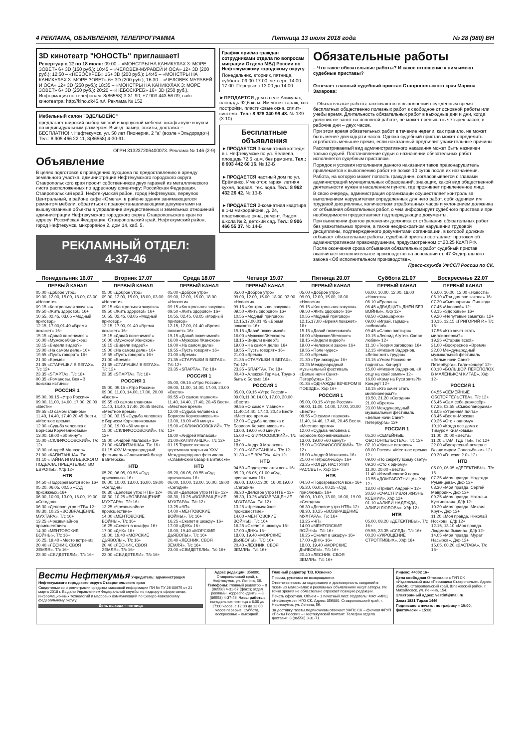4 РЕКЛАМА, ОБЪЯВЛЕНИЯ, ТЕЛЕПРОГРАММА Пятница 13 июля 2018 года № 28 (980) ВН
3D кинотеатр "ЮНОСТЬ" приглашает!
Репертуар с 12 по 18 июля: 09:00 – «МОНСТРЫ НА КАНИКУЛАХ 3: МОРЕ ЗОВЕТ» 6+ 3D (150 руб.); 10:45 – «ЧЕЛОВЕК-МУРАВЕЙ И ОСА» 12+ 3D (200 руб.); 12:50 – «НЕБОСКРЕБ» 16+ 3D (200 руб.); 14:45 – «МОНСТРЫ НА КАНИКУЛАХ 3: МОРЕ ЗОВЕТ» 6+ 3D (200 руб.); 16:30 – «ЧЕЛОВЕК-МУРАВЕЙ И ОСА» 12+ 3D (250 руб.); 18:35 – «МОНСТРЫ НА КАНИКУЛАХ 3: МОРЕ ЗОВЕТ» 6+ 3D (250 руб.); 20:20 – «НЕБОСКРЕБ» 16+ 3D (250 руб.). Информация по телефонам: 8(86558) 3-31-90; +7 903 443 56 09, сайт кинотеатра: http://kino.dk45.ru/. Реклама № 152
Мебельный салон "ЭДЕЛЬВЕЙС"
предлагает широкий выбор мягкой и корпусной мебели: шкафы-купе и кухни по индивидуальным размерам. Выезд, замер, эскизы, доставка – БЕСПЛАТНО! г. Нефтекумск, ул. 50 лет Пионерии, 2 "а" (возле «Эльдорадо») Тел.: 8 905 466 22 11, 8(86558) 4-30-91.
ОГРН 313237206400073. Реклама № 146 (2-9)
Объявление
В целях подготовке к проведению аукциона по предоставлению в аренду земельного участка, администрация Нефтекумского городского округа Ставропольского края просит собственников двух гаражей из металлического листа расположенных по адресному ориентиру: Российская Федерация, Ставропольский край, Нефтекумский район, город Нефтекумск, переулок Центральный, в районе кафе «Омега», в районе здания занимающегося ремонтом мебели, обратиться с правоустанавливающими документами на вышеуказанные объекты в управление имущественных и земельных отношений администрации Нефтекумского городского округа Ставропольского края по адресу: Российская Федерация, Ставропольский край, Нефтекумский район, город Нефтекумск, микрорайон 2, дом 14, каб. 5.
РЕКЛАМНЫЙ ОТДЕЛ:
4-37-46
График приёма граждан сотрудниками отдела по вопросам миграции Отдела МВД России по Нефтекумскому городскому округу
Понедельник, вторник, пятница, суббота: 09:00-17:00; четверг: 14:00-17:00. Перерыв с 13:00 до 14:00.
►ПРОДАЕТСЯ дом в селе Ачикулак, площадь 92,6 кв.м. Имеются: гараж, хоз. постройки, пластиковые окна, сплит-система. Тел.: 8 928 340 99 48. № 139 (3-10)
Бесплатные объявления
►ПРОДАЕТСЯ 3-комнатный коттедж в г. Нефтекумске по ул. Беляева, площадь 72,5 кв.м, без ремонта. Тел.: 8 903 442 60 16. № 12-Б
►ПРОДАЕТСЯ частный дом по ул. Ерёменко. Имеются: гараж, летняя кухня, подвал, тех. вода. Тел.: 8 962 432 26 42. № 13-Б
►ПРОДАЕТСЯ 2-комнатная квартира в 1-м микрорайоне, д. 24, пластиковые окна, ремонт. Рядом школа № 2, детский сад. Тел.: 8 906 466 55 37. № 14-Б
Обязательные работы
– Что такое обязательные работы? И какое отношение к ним имеют судебные приставы?
Отвечает главный судебный пристав Ставропольского края Марина Захарова:
– Обязательные работы заключаются в выполнении осужденным время бесплатных общественно полезных работ в свободное от основной работы или учебы время. Длительность обязательных работ в выходные дни и дни, когда должник не занят на основной работе, не может превышать четырех часов; в рабочие дни – двух часов.
При этом время обязательных работ в течение недели, как правило, не может быть менее двенадцати часов. Однако судебный пристав может определить отработать меньшее время, если наказанный предъявит уважительные причины.
Рассматриваемый вид административного наказания может быть назначен только судьей. Постановление судьи о назначении обязательных работ исполняется судебным приставом.
Порядок и условия исполнения данного наказания таков правонарушитель привлекается к выполнению работ не позже 10 суток после их назначения.
Работа, на которую может попасть гражданин, согласовывается с главами администраций муниципальных образований, знающих, какой вид общественной деятельности нужен в населенном пункте, где проживает привлеченное лицо.
В свою очередь, администрация организации осуществляет контроль за выполнением нарушителем определенных для него работ, соблюдением им трудовой дисциплины, количеством отработанных часов и уклонением должника от отбывания обязательных работ, о чем информирует судебного пристава и при необходимости предоставляет подтверждающие документы.
При выявлении фактов уклонения должника от отбывания обязательных работ без уважительных причин, а также неоднократном нарушении трудовой дисциплины, подтвержденного документами организации, в которой должник отбывает обязательные работы, судебный пристав составляет протокол об административном правонарушении, предусмотренном ст.20.25 КоАП РФ.
После окончания срока отбывания обязательных работ судебный пристав оканчивает исполнительное производство на основании ст. 47 Федерального закона «Об исполнительном производстве».
Пресс-служба УФССП России по СК.
Понедельник 16.07
ПЕРВЫЙ КАНАЛ
05.00 «Доброе утро»
09.00, 12.00, 15.00, 18.00, 03.00 «Новости»
09.15 «Контрольная закупка»
09.50 «Жить здорово!» 16+
10.55, 02.45, 03.05 «Модный приговор»
12.15, 17.00,01.40 «Время покажет» 16+
15.15 «Давай поженимся!»
16.00 «Мужское/Женское»
18.15 «Видели видео?»
19.00 «На самом деле» 16+
19.55 «Пусть говорят» 16+
21.00 «Время»
21.35 «СТАРУШКИ В БЕГАХ». Т/с 12+
23.35 «SПАРТА». Т/с 18+
00.35 «Романовы. Век «В поисках истины»
РОССИЯ 1
05.00, 09.15 «Утро России»
09.00, 11.00, 14.00, 17.00, 20.00 «Вести»
09.55 «О самом главном»
11.40, 14.40, 17.40,20.45 Вести. «Местное время»
12.00 «Судьба человека с Борисом Корчевниковым»
13.00, 19.00 «60 минут»
15.00 «СКЛИФОСОВСКИЙ». Т/с 12+
18.00 «Андрей Малахов»
21.00 «КАПИТАНША». Т/с
01.10 «ТАЙНА ИПАТЬЕВСКОГО ПОДВАЛА. ПРЕДАТЕЛЬСТВО ЕВРОПЫ». Х/ф 12+
НТВ
04.50 «Подозреваются все» 16+
05.20, 06.05, 00.55 «Суд присяжных»16+
06.00, 10.00, 13.00, 16.00, 19.00 «Сегодня»
06.30 «Деловое утро НТВ» 12+
08.30, 10.25 «ВОЗВРАЩЕНИЕ МУХТАРА». Т/с 16+
13.25 «Чрезвычайное происшествие»
14.00 «МЕНТОВСКИЕ ВОЙНЫ». Т/с 16+
16.25, 19.40 «Место встречи»
20.40 «ЛЕСНИК. СВОЯ ЗЕМЛЯ». Т/с 16+
23.00 «СВИДЕТЕЛИ». Т/с 16+
Вторник 17.07
ПЕРВЫЙ КАНАЛ
05.00 «Доброе утро»
09.00, 12.00, 15.00, 18.00, 03.00 «Новости»
09.15 «Контрольная закупка»
09.50 «Жить здорово!» 16+
10.55, 02.45, 03.05 «Модный приговор»
12.15, 17.00, 01.40 «Время покажет» 16+
15.15 «Давай поженимся!»
16.00 «Мужское/ Женское»
18.15 «Видели видео?»
19.00 «На самом деле» 16+
19.55 «Пусть говорят» 16+
21.00 «Время»
21.35 «СТАРУШКИ В БЕГАХ». Т/с 12+
23.35 «SПАРТА». Т/с 18+
РОССИЯ 1
05.00, 09.15 «Утро России»
09.00, 11.00, 14.00, 17.00, 20.00 «Вести»
09.55 «О самом главном»
11.40, 14.40, 17.40, 20.45 Вести. «Местное время»
12.00, 03.15 «Судьба человека с Борисом Корчевниковым»
13.00, 19.00 «60 минут»
15.00 «СКЛИФОСОВСКИЙ». Т/с 12+
18.00 «Андрей Малахов» 16+
21.00 «КАПИТАНША». Т/с 16+
01.15 XXV Международный фестиваль «Славянский базар в Витебске»
НТВ
05.20, 06.05, 00.55 «Суд присяжных» 16+
06.00, 10.00, 13.00, 16.00, 19.00 «Сегодня»
06.30 «Деловое утро НТВ» 12+
08.30, 10.25 «ВОЗВРАЩЕНИЕ МУХТАРА». Т/с 16+
13.25 «Чрезвычайное происшествие»
14.00 «МЕНТОВСКИЕ ВОЙНЫ». Т/с 16+
16.25 «Скелет в шкафу» 16+
17.00 «ДНК» 16+
18.00, 19.40 «МОРСКИЕ ДЬЯВОЛЫ». Т/с 16+
20.40 «ЛЕСНИК. СВОЯ ЗЕМЛЯ». Т/с 16+
23.00 «СВИДЕТЕЛИ». Т/с 16+
Среда 18.07
ПЕРВЫЙ КАНАЛ
05.00 «Доброе утро»
09.00, 12.00, 15.00, 18.00 «Новости»
09.15 «Контрольная закупка»
09.50 «Жить здорово!» 16+
10.55, 02.45, 03.05 «Модный приговор»
12.15, 17.00, 01.40 «Время покажет» 16+
15.15 «Давай поженимся!»
16.00 «Мужское /Женское»
19.00 «На самом деле»
19.55 «Пусть говорят» 16+
21.00 «Время»
21.35 «СТАРУШКИ В БЕГАХ». Т/с 12+
23.35 «SПАРТА». Т/с 18+
РОССИЯ 1
05.00, 09.15 «Утро России»
09.00, 11.00, 14.00, 17.00, 20.00 «Вести»
09.55 «О самом главном»
11.40, 14.40, 17.40, 20.45 Вести. «Местное время»
12.00 «Судьба человека с Борисом Корчевниковым»
13.00, 19.00 «60 минут»
15.00 «СКЛИФОСОВСКИЙ». Т/с 12+
18.00 «Андрей Малахов»
21.00«КАПИТАНША». Т/с 12+
01.15 Торжественная церемония закрытия XXV Международного фестиваля «Славянский базар в Витебске»
НТВ
05.20, 06.05, 00.55 «Суд присяжных» 16+
06.00, 10.00, 13.00, 16.00, 19.00 «Сегодня»
06.30 «Деловое утро НТВ» 12+
08.30, 10.25 «ВОЗВРАЩЕНИЕ МУХТАРА». Т/с 12+
13.25 «ЧП»
14.00 «МЕНТОВСКИЕ ВОЙНЫ». Т/с 16+
16.25 «Скелет в шкафу» 16+
17.00 «ДНК» 16+
18.00, 19.40 «МОРСКИЕ ДЬЯВОЛЫ». Т/с 16+
20.40 «ЛЕСНИК. СВОЯ ЗЕМЛЯ». Т/с 16+
23.00 «СВИДЕТЕЛИ». Т/с 16+
Четверг 19.07
ПЕРВЫЙ КАНАЛ
05.00 «Доброе утро»
09.00, 12.00, 15.00, 18.00, 03.00 «Новости»
09.15 «Контрольная закупка»
09.50 «Жить здорово!» 16+
10.55 «Модный приговор»
12.15,17.00,01.45 «Время покажет» 16+
15.15 «Давай поженимся!»
16.00 «Мужское/Женское»
18.15 «Видели видео?»
19.00 «На самом деле» 16+
19.55 «Пусть говорят» 16+
21.00 «Время»
21.35 «СТАРУШКИ В БЕГАХ». Т/с 12+
23.35 «SПАРТА». Т/с 18+
00.40 «Алексей Герман. Трудно быть с Богом» 16+
РОССИЯ 1
05.00, 09.15 «Утро России»
09.00,11.00,14.00, 17.00, 20.00 «Вести»
09.55 «О самом главном»
11.40,14.40, 17.40, 20.45 Вести. «Местное время»
12.00 «Судьба человека с Борисом Корчевниковым»
13.00, 19.00 «60 минут»
15.00 «СКЛИФОСОВСКИЙ». Т/с 12+
18.00 «Андрей Малахов»
21.00 «КАПИТАНША». Т/с 12+
01.30 «НЕ ВРАГИ». Х/ф 12+
НТВ
04.50 «Подозреваются все» 16+
05.20, 06.05, 01.00 «Суд присяжных» 16+
06.00, 10.00,13.00, 16.00,19.00 «Сегодня»
06.30 «Деловое утро НТВ» 12+
08.30, 10.25 «ВОЗВРАЩЕНИЕ МУХТАРА». Т/с 12+
13.25 «Чрезвычайное происшествие»
14.00 «МЕНТОВСКИЕ ВОЙНЫ». Т/с 16+
16.25 «Скелет в шкафу» 16+
17.00 «ДНК» 16+
18.00, 19.40 «МОРСКИЕ ДЬЯВОЛЫ». Т/С 16+
20.40 «ЛЕСНИК. СВОЯ ЗЕМЛЯ». Т/с 16+
Пятница 20.07
ПЕРВЫЙ КАНАЛ
05.00 «Доброе утро»
09.00, 12.00, 15.00, 18.00 «Новости»
09.15 «Контрольная закупка»
09.50 «Жить здорово!» 16+
10.55 «Модный приговор»
12.15,17.00 «Время покажет» 16+
15.15 «Давай поженимся!»
16.00 «Мужское/Женское»
18.15 «Видели видео?»
19.00 «Человек и закон» 16+
19.55 «Поле чудес»
21.00 «Время»
21.30 «Три аккорда» 16+
23.25 Международный музыкальный фестиваль «Белые ночи Санкт-Петербурга» 12+
01.35 «ОДНАЖДЫ ВЕЧЕРОМ В ПОЕЗДЕ». Х/ф 16+
РОССИЯ 1
05.00, 09.15 «Утро России»
09.00, 11.00, 14.00, 17.00, 20.00 «Вести»
09.55 «О самом главном»
11.40, 14.40, 17.40, 20.45 Вести. «Местное время»
12.00 «Судьба человека с Борисом Корчевниковым»
13.00, 19.00 «60 минут»
15.00 «СКЛИФОСОВСКИЙ». Т/с 12+
18.00 «Андрей Малахов» 16+
21.00 «Петросян-шоу» 16+
23.25 «КОГДА НАСТУПИТ РАССВЕТ». Х/ф 12+
НТВ
04.50 «Подозреваются все» 16+
05.20, 06.05, 00.25 «Суд присяжных» 16+
06.00, 10.00, 13.00, 16.00, 19.00 «Сегодня»
06.30 «Деловое утро НТВ» 12+
08.30, 10.25 «ВОЗВРАЩЕНИЕ МУХТАРА». Т/с 16+
13.25 «ЧП»
14.00 «МЕНТОВСКИЕ ВОЙНЫ». Т/с 16+
16.25 «Скелет в шкафу» 16+
17.00 «ДНК» 16+
18.00, 19.40 «МОРСКИЕ ДЬЯВОЛЫ». Т/с 16+
20.40 «ЛЕСНИК. СВОЯ ЗЕМЛЯ». Т/с 16+
Суббота 21.07
ПЕРВЫЙ КАНАЛ
06.00, 10.00, 12.00, 18.00 «Новости»
06.10 «Ералаш»
06.45 «ДВАДЦАТЬ ДНЕЙ БЕЗ ВОЙНЫ». Х/ф 12+
08.50 «Смешарики»
09.00 «Играй, гармонь любимая!»
09.45 «Слово пастыря»
10.15 «Леонид Агутин. Океан любви» 12+
11.10 «Теория заговора» 16+
12.15 «Михаил Задорнов. «Легко жить трудно»
13.15 «Умом Россию не поднять». Концерт
15.00 «Михаил Задорнов. «К отцу на край земли» 12+
16.00 «Кому на Руси жить?!» Концерт 12+
18.15 «Кто хочет стать миллионером?»
19.50, 21.20 «Сегодня»
21.00 «Время»
23.00 Международный музыкальный фестиваль «Белые ночи Санкт-Петербурга» 12+
РОССИЯ 1
05.20 «СЕМЕЙНЫЕ ОБСТОЯТЕЛЬСТВА». Т/с 12+
07.10 «Живые истории»
08.00 Россия. «Местное время» 12+
09.00 «По секрету всему свету»
09.20 «Сто к одному»
11.00, 20.00 «Вести»
11.40 «Измайловский парк»
13.55 «ДОМРАБОТНИЦА». Х/ф 12+
18.00 «Привет, Андрей!» 12+
20.50 «СЧАСТЛИВАЯ ЖИЗНЬ КСЕНИИ». Х/ф 12+
01.10 «АЛИБИ НАДЕЖДА, АЛИБИ ЛЮБОВЬ». Х/ф 12+
НТВ
05.00, 08.20 «ДЕТЕКТИВЫ». Т/с 16+
09.55, 23.35 «СЛЕД». Т/с 16+
00.20 «УКРОЩЕНИЕ СТРОПТИВЫХ». Х/ф 16+
Воскресенье 22.07
ПЕРВЫЙ КАНАЛ
06.00, 10.00, 12.00 «Новости»
06.10 «Три дня вне закона» 16+
07.30 «Смешарики». Пин-код»
07.45 «Часовой» 12+
08.15 «Здоровье» 16+
09.20 «Непутевые заметки» 12+
10.15, 12.15 «ГРИГОРИЙ Р.» Т/с 16+
17.55 «Кто хочет стать миллионером?»
19.25 «Старше всех!»
21.00 «Воскресное «Время»
22.00 Международный музыкальный фестиваль «Белые ночи Санкт-Петербурга». Гала-концерт 12+
00.10 «БОЛЬШОЙ ПЕРЕПОЛОХ В МАЛЕНЬКОМ КИТАЕ». Х/ф 12+
РОССИЯ 1
04.55 «СЕМЕЙНЫЕ ОБСТОЯТЕЛЬСТВА», Т/с 12+
06.45 «Сам себе режиссёр»
07.35, 02.55 «Смехопанорама»
08.05 «Утренняя почта»
08.45 «Вести-Москва»
09.25 «Сто к одному»
10.10 «Когда все дома с Тимуром Кизяковым»
11.00, 20.00 «Вести»
11.20 «ТАМ, ГДЕ ТЫ». Т/с 12+
22.00 «Воскресный вечер» с Владимиром Соловьёвым» 12+
00.30 «Генезис 2.0» 12+
НТВ
05.00, 06.05 «ДЕТЕКТИВЫ». Т/с 16+
07.35 «Моя правда. Надежда Румянцева». Д/ф 12+
08.30 «Моя правда. Сергей Мавроди». Д/ф 12+
09.25 «Моя правда. Наталья Кустинская». Д/ф 12+
10.20 «Моя правда. Михаил Круг». Д/ф 12+
11.20 «Моя правда. Николай Носков». Д/ф 12+
12.15, 13.10 «Моя правда. Людмила Зыкина». Д/ф 12+
14.05 «Моя правда. Мурат Насыров». Д/ф 12+
15.05, 00.20 «ЗАСТАВА». Т/с 16+
Вести Нефтекумья Учредитель: администрация Нефтекумского городского округа Ставропольского края
Свидетельство о регистрации средства массовой информации ПИ № ТУ 26-00675 от 21 марта 2018 г. Выдано Управлением Федеральной службы по надзору в сфере связи, информационных технологий и массовых коммуникаций по Северо-Кавказскому федеральному округу.
День выхода – пятница
Адрес редакции: 356880, Ставропольский край, г. Нефтекумск, ул. Ленина, 56. Телефоны: главный редактор – 8 (86558) 4-31-67 (факс); отдел рекламы, корреспонденты – 8 (86558) 4-37-46. Часы работы: понедельник-пятница с 8:00 до 17:00 часов, с 12:00 до 13:00 часов перерыв. Суббота, воскресенье – выходной.
Главный редактор Т.В. Юхненко
Письма, рукописи не возвращаются.
Ответственность за содержание и достоверность сведений в газетных материалах и рекламных объявлениях несут авторы. Их точка зрения не обязательно отражает позицию редакции.
Печать офсетная. Объем – 1 печатный лист. Издатель: МАУ «ИИЦ «Нефтекумье» НГО СК. Адрес: 356880, Ставропольский край, г. Нефтекумск, ул. Ленина, 56.
За доставку газеты подписчикам отвечает УФПС СК – филиал ФГУП «Почты России» – Нефтекумский почтамт. Телефон отдела доставки: 8 (86558) 3-31-71.
Индекс: 44002 16+
Цена свободная Отпечатано в ГУП СК «Издательский дом «Периодика Ставрополья». Адрес: 356240, Ставропольский край, Шпаковский район, г. Михайловск, ул. Ленина, 154.
Электронный адрес: vestinf@mail.ru
Заказ 1821 Тираж 1446
Подписано в печать: по графику – 15:00, фактически – 15:00.